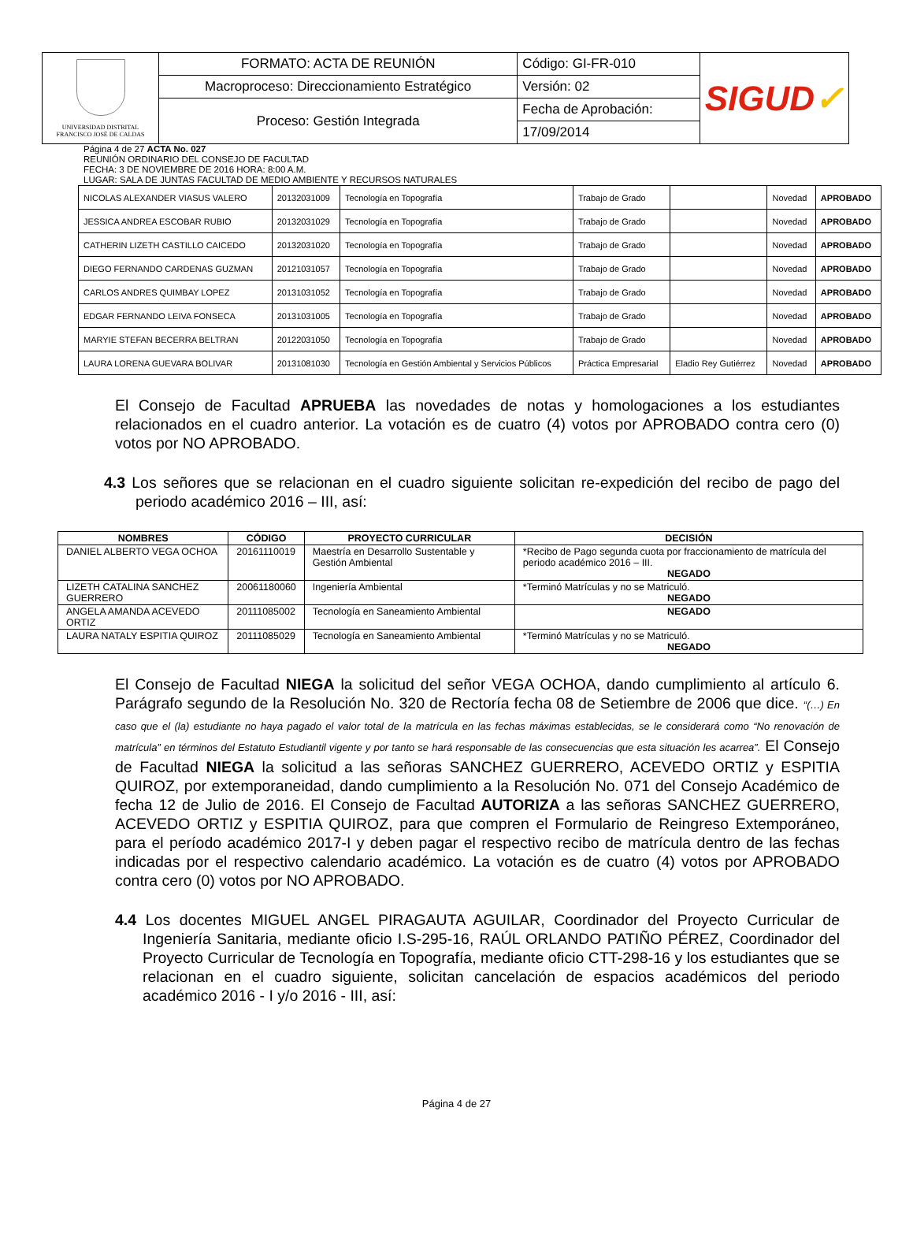| UNIVERSIDAD DISTRITAL FRANCISCO JOSÉ DE CALDAS | FORMATO: ACTA DE REUNIÓN | Código: GI-FR-010 | SIGUD ✓ |
| | Macroproceso: Direccionamiento Estratégico | Versión: 02 | |
| | Proceso: Gestión Integrada | Fecha de Aprobación: | |
| | | 17/09/2014 | |
Página 4 de 27 ACTA No. 027
REUNIÓN ORDINARIO DEL CONSEJO DE FACULTAD
FECHA: 3 DE NOVIEMBRE DE 2016 HORA: 8:00 A.M.
LUGAR: SALA DE JUNTAS FACULTAD DE MEDIO AMBIENTE Y RECURSOS NATURALES
| NICOLAS ALEXANDER VIASUS VALERO | 20132031009 | Tecnología en Topografía | Trabajo de Grado | | Novedad | APROBADO |
| JESSICA ANDREA ESCOBAR RUBIO | 20132031029 | Tecnología en Topografía | Trabajo de Grado | | Novedad | APROBADO |
| CATHERIN LIZETH CASTILLO CAICEDO | 20132031020 | Tecnología en Topografía | Trabajo de Grado | | Novedad | APROBADO |
| DIEGO FERNANDO CARDENAS GUZMAN | 20121031057 | Tecnología en Topografía | Trabajo de Grado | | Novedad | APROBADO |
| CARLOS ANDRES QUIMBAY LOPEZ | 20131031052 | Tecnología en Topografía | Trabajo de Grado | | Novedad | APROBADO |
| EDGAR FERNANDO LEIVA FONSECA | 20131031005 | Tecnología en Topografía | Trabajo de Grado | | Novedad | APROBADO |
| MARYIE STEFAN BECERRA BELTRAN | 20122031050 | Tecnología en Topografía | Trabajo de Grado | | Novedad | APROBADO |
| LAURA LORENA GUEVARA BOLIVAR | 20131081030 | Tecnología en Gestión Ambiental y Servicios Públicos | Práctica Empresarial | Eladio Rey Gutiérrez | Novedad | APROBADO |
El Consejo de Facultad APRUEBA las novedades de notas y homologaciones a los estudiantes relacionados en el cuadro anterior. La votación es de cuatro (4) votos por APROBADO contra cero (0) votos por NO APROBADO.
4.3 Los señores que se relacionan en el cuadro siguiente solicitan re-expedición del recibo de pago del periodo académico 2016 – III, así:
| NOMBRES | CÓDIGO | PROYECTO CURRICULAR | DECISIÓN |
| --- | --- | --- | --- |
| DANIEL ALBERTO VEGA OCHOA | 20161110019 | Maestría en Desarrollo Sustentable y Gestión Ambiental | *Recibo de Pago segunda cuota por fraccionamiento de matrícula del periodo académico 2016 – III. NEGADO |
| LIZETH CATALINA SANCHEZ GUERRERO | 20061180060 | Ingeniería Ambiental | *Terminó Matrículas y no se Matriculó. NEGADO |
| ANGELA AMANDA ACEVEDO ORTIZ | 20111085002 | Tecnología en Saneamiento Ambiental | NEGADO |
| LAURA NATALY ESPITIA QUIROZ | 20111085029 | Tecnología en Saneamiento Ambiental | *Terminó Matrículas y no se Matriculó. NEGADO |
El Consejo de Facultad NIEGA la solicitud del señor VEGA OCHOA, dando cumplimiento al artículo 6. Parágrafo segundo de la Resolución No. 320 de Rectoría fecha 08 de Setiembre de 2006 que dice. “(…) En caso que el (la) estudiante no haya pagado el valor total de la matrícula en las fechas máximas establecidas, se le considerará como “No renovación de matrícula” en términos del Estatuto Estudiantil vigente y por tanto se hará responsable de las consecuencias que esta situación les acarrea”. El Consejo de Facultad NIEGA la solicitud a las señoras SANCHEZ GUERRERO, ACEVEDO ORTIZ y ESPITIA QUIROZ, por extemporaneidad, dando cumplimiento a la Resolución No. 071 del Consejo Académico de fecha 12 de Julio de 2016. El Consejo de Facultad AUTORIZA a las señoras SANCHEZ GUERRERO, ACEVEDO ORTIZ y ESPITIA QUIROZ, para que compren el Formulario de Reingreso Extemporáneo, para el período académico 2017-I y deben pagar el respectivo recibo de matrícula dentro de las fechas indicadas por el respectivo calendario académico. La votación es de cuatro (4) votos por APROBADO contra cero (0) votos por NO APROBADO.
4.4 Los docentes MIGUEL ANGEL PIRAGAUTA AGUILAR, Coordinador del Proyecto Curricular de Ingeniería Sanitaria, mediante oficio I.S-295-16, RAÚL ORLANDO PATIÑO PÉREZ, Coordinador del Proyecto Curricular de Tecnología en Topografía, mediante oficio CTT-298-16 y los estudiantes que se relacionan en el cuadro siguiente, solicitan cancelación de espacios académicos del periodo académico 2016 - I y/o 2016 - III, así:
Página 4 de 27